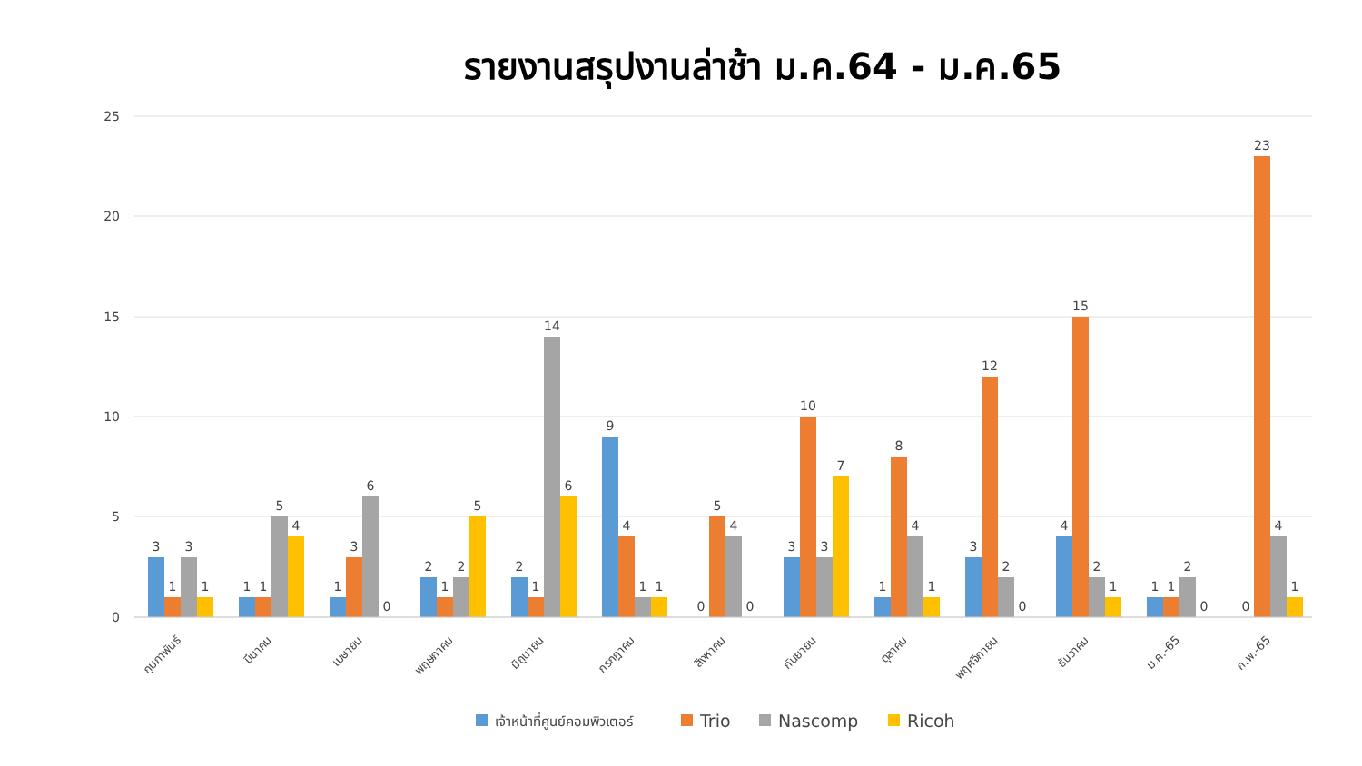รายงานสรุปงานล่าช้า ม.ค.64 - ม.ค.65
25
20
15
10
5
0
3
1
3
1
1
1
5
4
1
3
6
0
2
1
2
5
2
1
14
6
9
4
1
1
0
5
4
0
3
10
3
7
1
8
4
1
3
12
2
0
4
15
2
1
1
1
2
0
0
23
4
1
กุมภาพันธ์
มีนาคม
เมษายน
พฤษภาคม
มิถุนายน
กรกฎาคม
สิงหาคม
กันยายน
ตุลาคม
พฤศจิกายน
ธันวาคม
ม.ค.-65
ก.พ.-65
เจ้าหน้าที่ศูนย์คอมพิวเตอร์
Trio
Nascomp
Ricoh